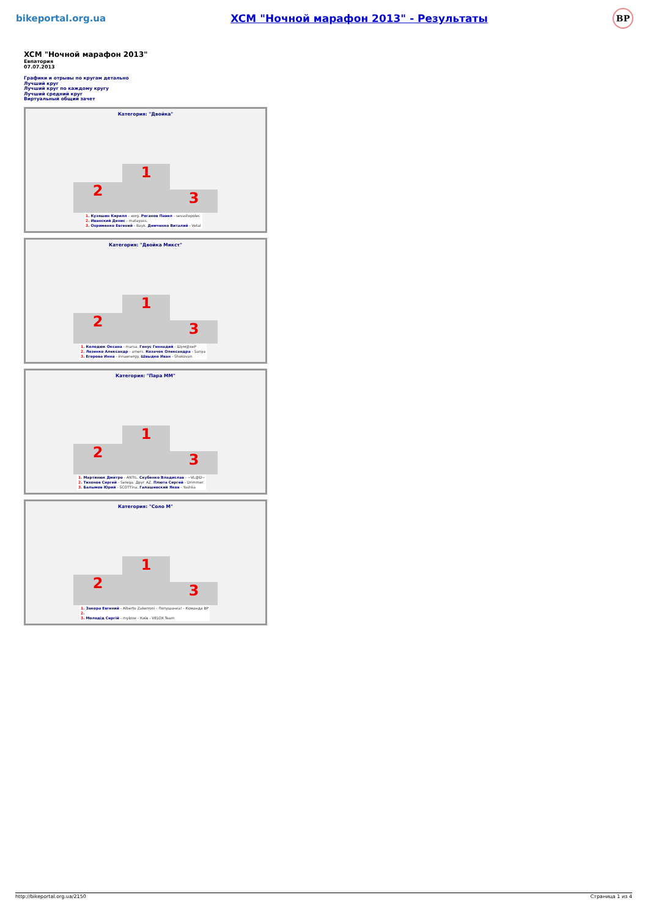bikeportal.org.ua XCM "Ночной марафон 2013" - Результаты BP
XCM "Ночной марафон 2013"
Евпатория
07.07.2013
Графики и отрывы по кругам детально
Лучший круг
Лучший круг по каждому кругу
Лучший средний круг
Виртуальный общий зачет
Категория: "Двойка"
2 1 3
1. Кузяшин Кирилл - xorg. Роганов Павел - sevastopolec
2. Иванский Денис - matayass.
3. Охрименко Евгений - Bayk. Демченко Виталий - Vetal
Категория: "Двойка Микст"
2 1 3
1. Колодюк Оксана - marsa. Генус Геннадий - Шум@хеР
2. Лозенко Александр - amers. Козачок Олександра - Sanya
3. Егорова Инна - innaenergy. Швыдко Иван - Shokovan
Категория: "Пара ММ"
2 1 3
1. Мартинюк Дмитро - ANTIL. Скубенко Владислав - ~VL@D~
2. Тихонов Сергей - Serega. Друг AZ. Плюта Сергей - Drimmer
3. Балымов Юрий - SCOTTina. Галашевский Яков - Yashka
Категория: "Соло М"
2 1 3
1. Закора Евгений - Alberto Zakerroni - Лопушанка! - Команда BP
2.
3. Молодід Сергій - mylove - Київ - VELOX Team
http://bikeportal.org.ua/2150 Страница 1 из 4